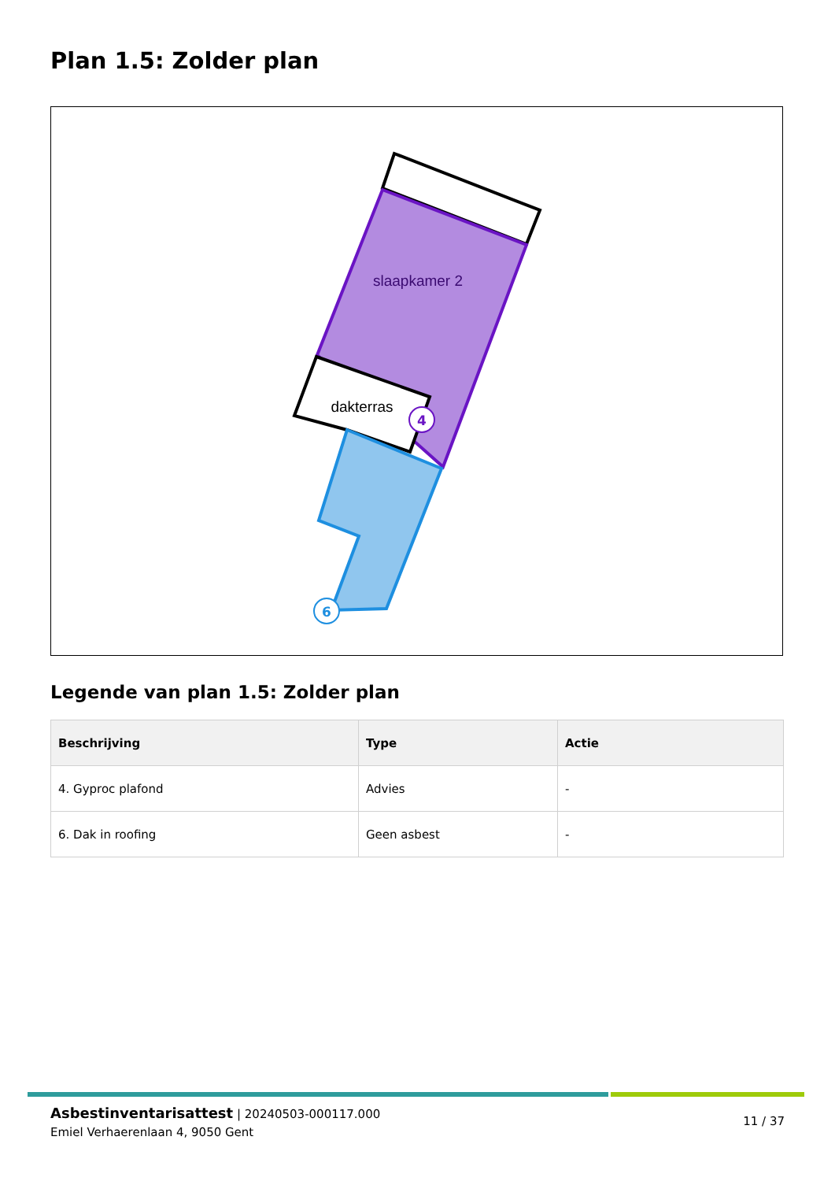Plan 1.5: Zolder plan
slaapkamer 2
dakterras
4
6
Legende van plan 1.5: Zolder plan
| Beschrijving | Type | Actie |
| --- | --- | --- |
| 4. Gyproc plafond | Advies | - |
| 6. Dak in roofing | Geen asbest | - |
Asbestinventarisattest | 20240503-000117.000
Emiel Verhaerenlaan 4, 9050 Gent
11 / 37